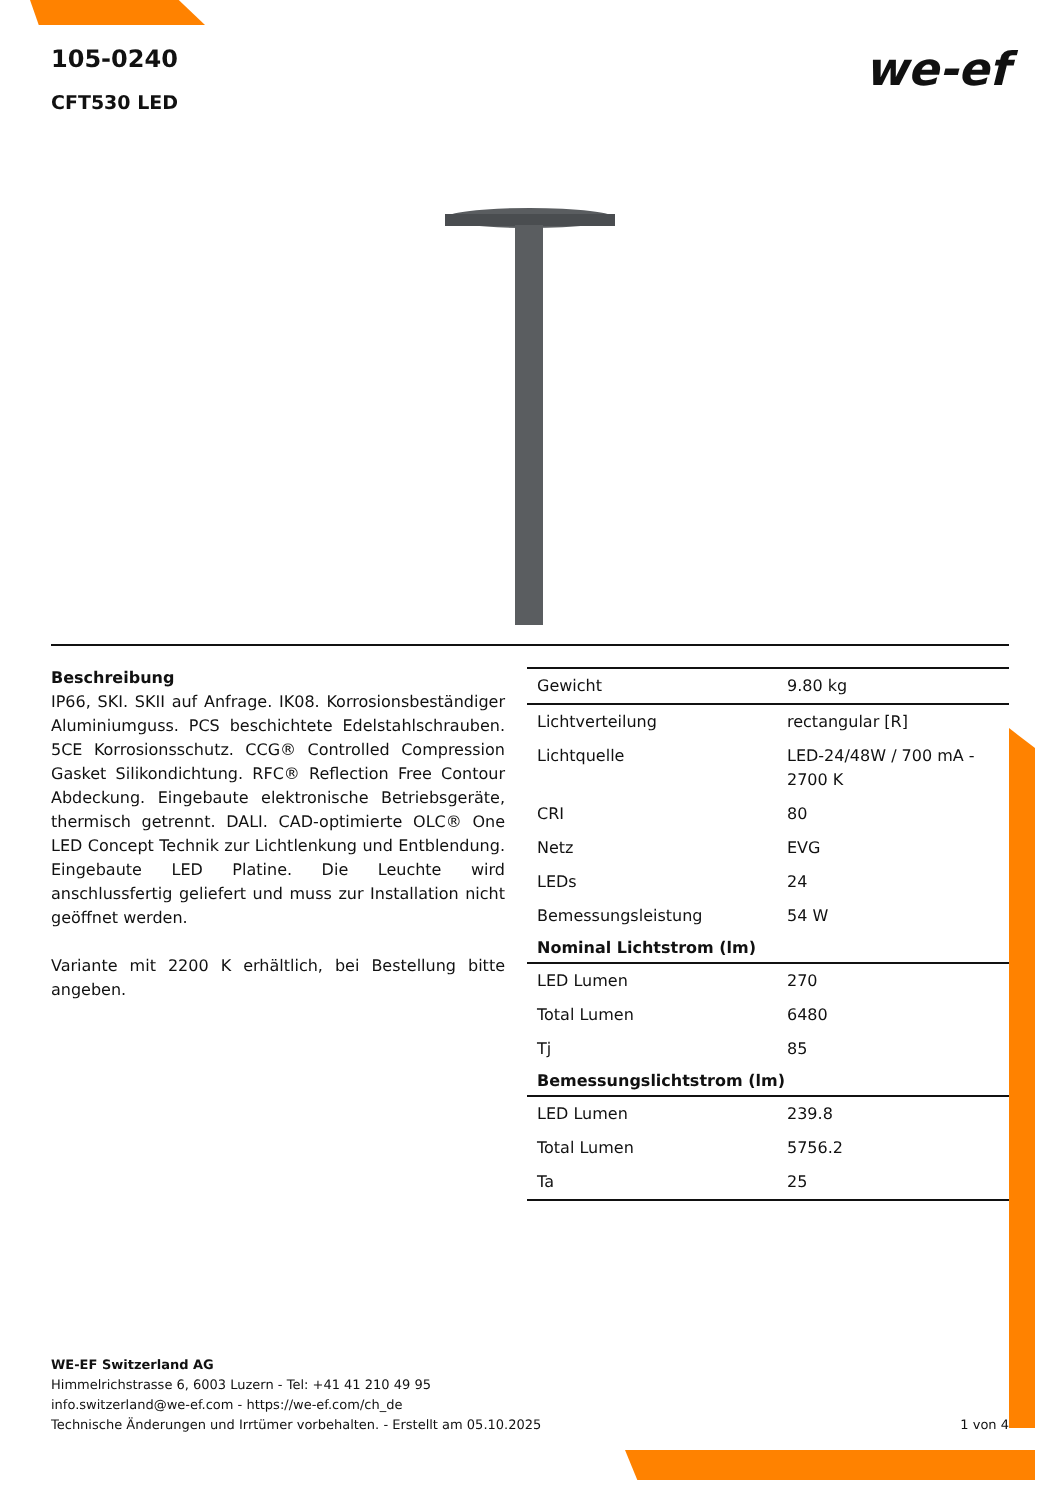105-0240
CFT530 LED
we-ef
Beschreibung
IP66, SKI. SKII auf Anfrage. IK08. Korrosionsbeständiger Aluminiumguss. PCS beschichtete Edelstahlschrauben. 5CE Korrosionsschutz. CCG® Controlled Compression Gasket Silikondichtung. RFC® Reflection Free Contour Abdeckung. Eingebaute elektronische Betriebsgeräte, thermisch getrennt. DALI. CAD-optimierte OLC® One LED Concept Technik zur Lichtlenkung und Entblendung. Eingebaute LED Platine. Die Leuchte wird anschlussfertig geliefert und muss zur Installation nicht geöffnet werden.
Variante mit 2200 K erhältlich, bei Bestellung bitte angeben.
| Gewicht | 9.80 kg |
| Lichtverteilung | rectangular [R] |
| Lichtquelle | LED-24/48W / 700 mA - 2700 K |
| CRI | 80 |
| Netz | EVG |
| LEDs | 24 |
| Bemessungsleistung | 54 W |
| Nominal Lichtstrom (lm) | |
| LED Lumen | 270 |
| Total Lumen | 6480 |
| Tj | 85 |
| Bemessungslichtstrom (lm) | |
| LED Lumen | 239.8 |
| Total Lumen | 5756.2 |
| Ta | 25 |
WE-EF Switzerland AG
Himmelrichstrasse 6, 6003 Luzern - Tel: +41 41 210 49 95
info.switzerland@we-ef.com - https://we-ef.com/ch_de
1 von 4 Technische Änderungen und Irrtümer vorbehalten. - Erstellt am 05.10.2025